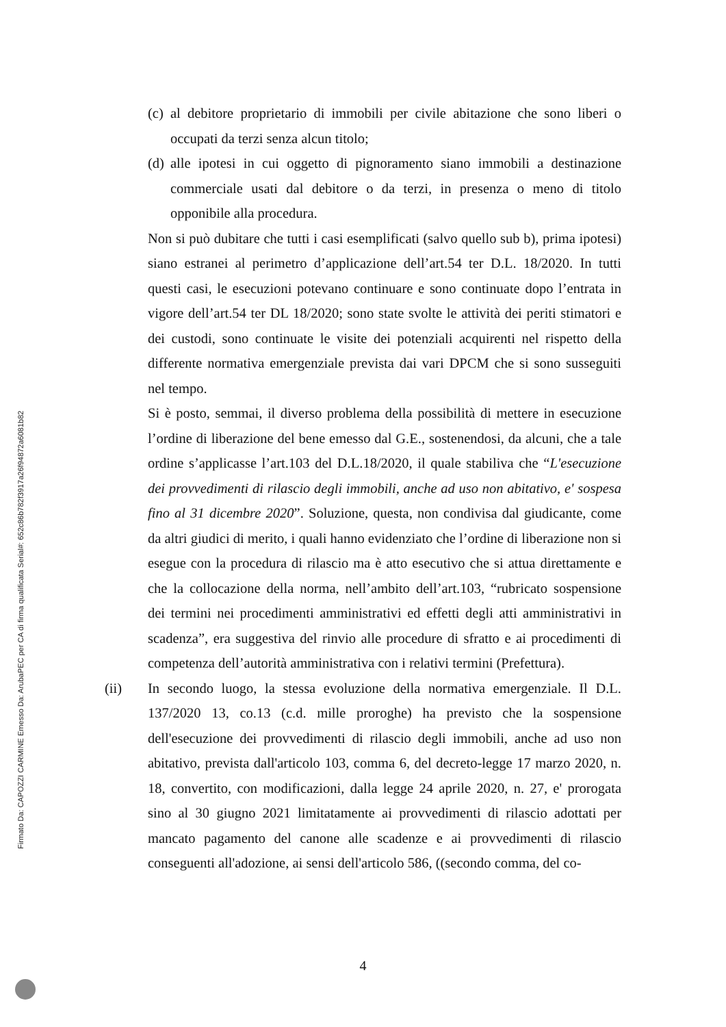Firmato Da: CAPOZZI CARMINE Emesso Da: ArubaPEC per CA di firma qualificata Serial#: 652c86b782f3917a26f94872a6081b82
(c)
al debitore proprietario di immobili per civile abitazione che sono liberi o occupati da terzi senza alcun titolo;
(d)
alle ipotesi in cui oggetto di pignoramento siano immobili a destinazione commerciale usati dal debitore o da terzi, in presenza o meno di titolo opponibile alla procedura.
Non si può dubitare che tutti i casi esemplificati (salvo quello sub b), prima ipotesi) siano estranei al perimetro d’applicazione dell’art.54 ter D.L. 18/2020. In tutti questi casi, le esecuzioni potevano continuare e sono continuate dopo l’entrata in vigore dell’art.54 ter DL 18/2020; sono state svolte le attività dei periti stimatori e dei custodi, sono continuate le visite dei potenziali acquirenti nel rispetto della differente normativa emergenziale prevista dai vari DPCM che si sono susseguiti nel tempo.
Si è posto, semmai, il diverso problema della possibilità di mettere in esecuzione l’ordine di liberazione del bene emesso dal G.E., sostenendosi, da alcuni, che a tale ordine s’applicasse l’art.103 del D.L.18/2020, il quale stabiliva che “L'esecuzione dei provvedimenti di rilascio degli immobili, anche ad uso non abitativo, e' sospesa fino al 31 dicembre 2020”. Soluzione, questa, non condivisa dal giudicante, come da altri giudici di merito, i quali hanno evidenziato che l’ordine di liberazione non si esegue con la procedura di rilascio ma è atto esecutivo che si attua direttamente e che la collocazione della norma, nell’ambito dell’art.103, “rubricato sospensione dei termini nei procedimenti amministrativi ed effetti degli atti amministrativi in scadenza”, era suggestiva del rinvio alle procedure di sfratto e ai procedimenti di competenza dell’autorità amministrativa con i relativi termini (Prefettura).
(ii) In secondo luogo, la stessa evoluzione della normativa emergenziale. Il D.L. 137/2020 13, co.13 (c.d. mille proroghe) ha previsto che la sospensione dell'esecuzione dei provvedimenti di rilascio degli immobili, anche ad uso non abitativo, prevista dall'articolo 103, comma 6, del decreto-legge 17 marzo 2020, n. 18, convertito, con modificazioni, dalla legge 24 aprile 2020, n. 27, e' prorogata sino al 30 giugno 2021 limitatamente ai provvedimenti di rilascio adottati per mancato pagamento del canone alle scadenze e ai provvedimenti di rilascio conseguenti all'adozione, ai sensi dell'articolo 586, ((secondo comma, del co-
4